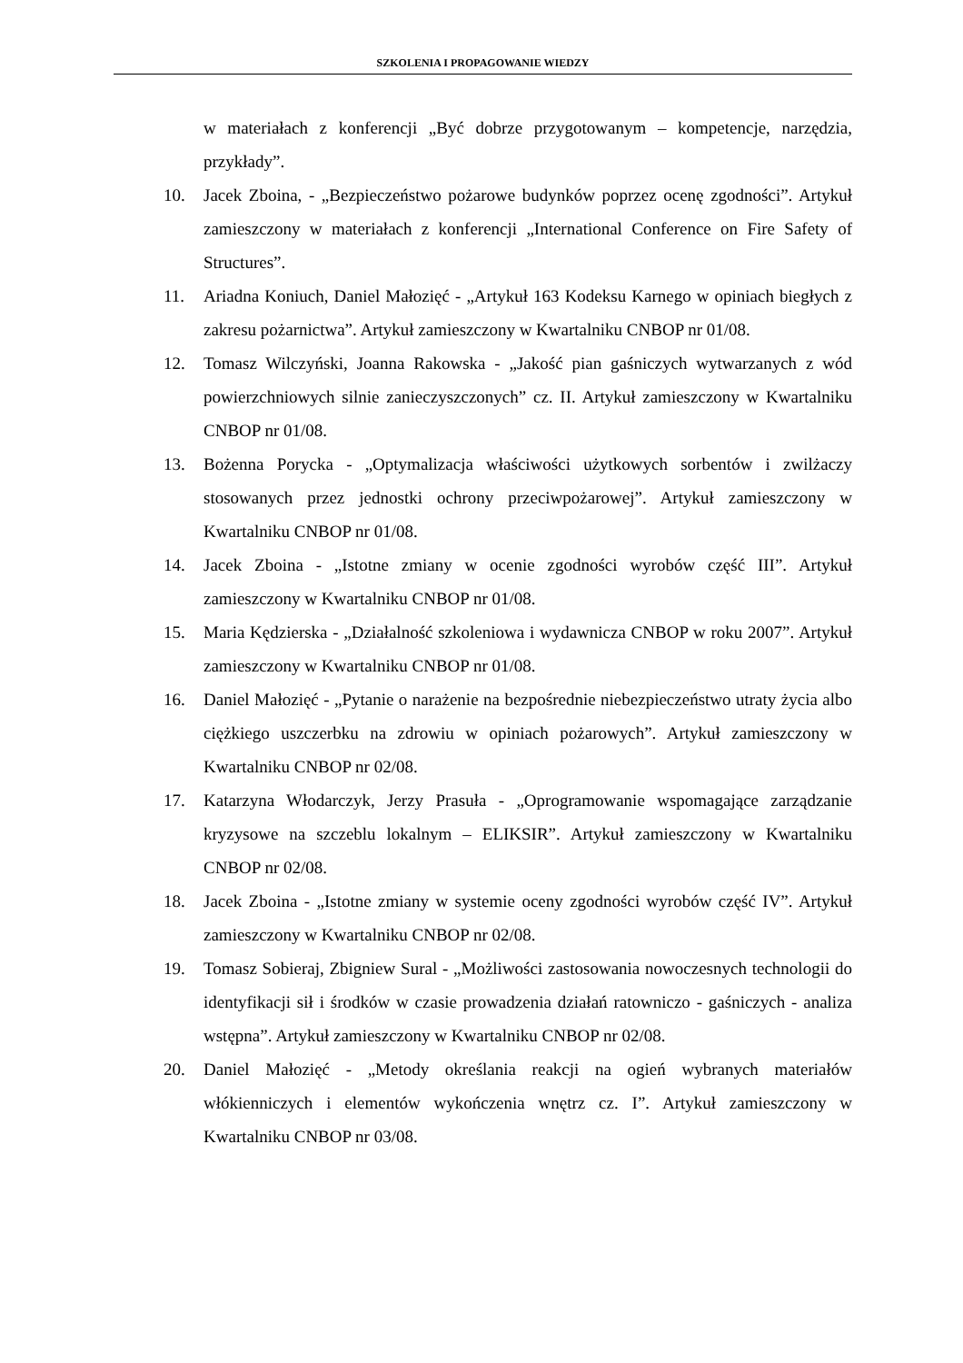SZKOLENIA I PROPAGOWANIE WIEDZY
w materiałach z konferencji „Być dobrze przygotowanym – kompetencje, narzędzia, przykłady”.
10. Jacek Zboina, - „Bezpieczeństwo pożarowe budynków poprzez ocenę zgodności”. Artykuł zamieszczony w materiałach z konferencji „International Conference on Fire Safety of Structures”.
11. Ariadna Koniuch, Daniel Małozięć - „Artykuł 163 Kodeksu Karnego w opiniach biegłych z zakresu pożarnictwa”. Artykuł zamieszczony w Kwartalniku CNBOP nr 01/08.
12. Tomasz Wilczyński, Joanna Rakowska - „Jakość pian gaśniczych wytwarzanych z wód powierzchniowych silnie zanieczyszczonych” cz. II. Artykuł zamieszczony w Kwartalniku CNBOP nr 01/08.
13. Bożenna Porycka - „Optymalizacja właściwości użytkowych sorbentów i zwilżaczy stosowanych przez jednostki ochrony przeciwpożarowej”. Artykuł zamieszczony w Kwartalniku CNBOP nr 01/08.
14. Jacek Zboina - „Istotne zmiany w ocenie zgodności wyrobów część III”. Artykuł zamieszczony w Kwartalniku CNBOP nr 01/08.
15. Maria Kędzierska - „Działalność szkoleniowa i wydawnicza CNBOP w roku 2007”. Artykuł zamieszczony w Kwartalniku CNBOP nr 01/08.
16. Daniel Małozięć - „Pytanie o narażenie na bezpośrednie niebezpieczeństwo utraty życia albo ciężkiego uszczerbku na zdrowiu w opiniach pożarowych”. Artykuł zamieszczony w Kwartalniku CNBOP nr 02/08.
17. Katarzyna Włodarczyk, Jerzy Prasuła - „Oprogramowanie wspomagające zarządzanie kryzysowe na szczeblu lokalnym – ELIKSIR”. Artykuł zamieszczony w Kwartalniku CNBOP nr 02/08.
18. Jacek Zboina - „Istotne zmiany w systemie oceny zgodności wyrobów część IV”. Artykuł zamieszczony w Kwartalniku CNBOP nr 02/08.
19. Tomasz Sobieraj, Zbigniew Sural - „Możliwości zastosowania nowoczesnych technologii do identyfikacji sił i środków w czasie prowadzenia działań ratowniczo - gaśniczych - analiza wstępna”. Artykuł zamieszczony w Kwartalniku CNBOP nr 02/08.
20. Daniel Małozięć - „Metody określania reakcji na ogień wybranych materiałów włókienniczych i elementów wykończenia wnętrz cz. I”. Artykuł zamieszczony w Kwartalniku CNBOP nr 03/08.